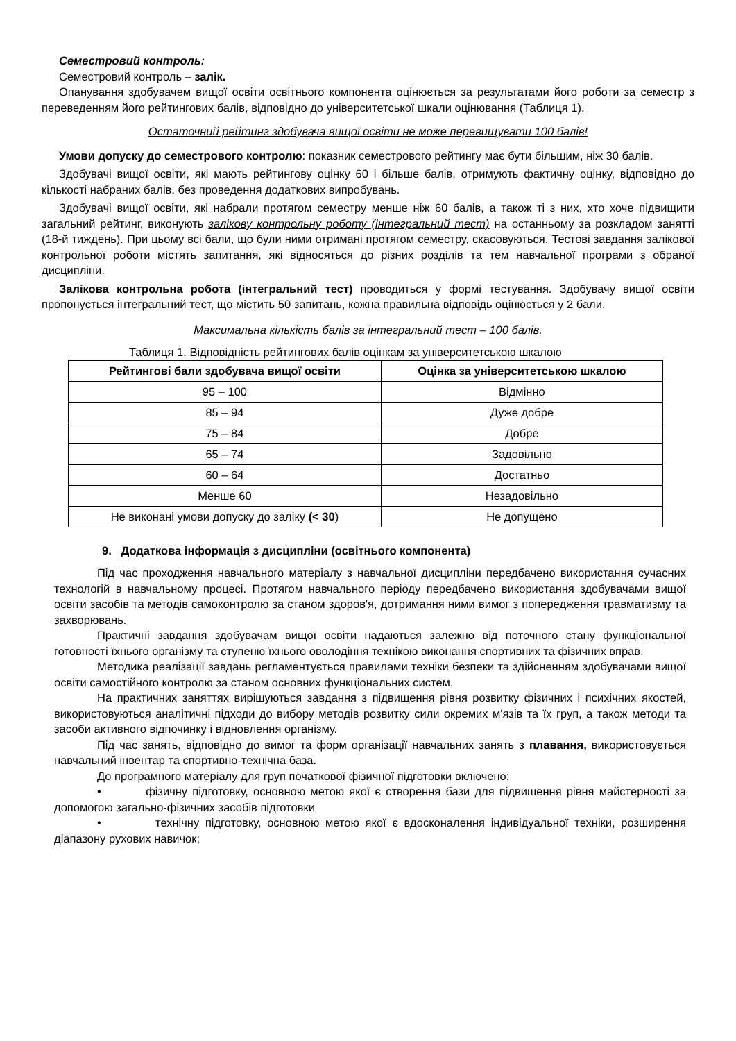Семестровий контроль:
Семестровий контроль – залік.
Опанування здобувачем вищої освіти освітнього компонента оцінюється за результатами його роботи за семестр з переведенням його рейтингових балів, відповідно до університетської шкали оцінювання (Таблиця 1).
Остаточний рейтинг здобувача вищої освіти не може перевищувати 100 балів!
Умови допуску до семестрового контролю: показник семестрового рейтингу має бути більшим, ніж 30 балів.
Здобувачі вищої освіти, які мають рейтингову оцінку 60 і більше балів, отримують фактичну оцінку, відповідно до кількості набраних балів, без проведення додаткових випробувань.
Здобувачі вищої освіти, які набрали протягом семестру менше ніж 60 балів, а також ті з них, хто хоче підвищити загальний рейтинг, виконують залікову контрольну роботу (інтегральний тест) на останньому за розкладом занятті (18-й тиждень). При цьому всі бали, що були ними отримані протягом семестру, скасовуються. Тестові завдання залікової контрольної роботи містять запитання, які відносяться до різних розділів та тем навчальної програми з обраної дисципліни.
Залікова контрольна робота (інтегральний тест) проводиться у формі тестування. Здобувачу вищої освіти пропонується інтегральний тест, що містить 50 запитань, кожна правильна відповідь оцінюється у 2 бали.
Максимальна кількість балів за інтегральний тест – 100 балів.
Таблиця 1. Відповідність рейтингових балів оцінкам за університетською шкалою
| Рейтингові бали здобувача вищої освіти | Оцінка за університетською шкалою |
| --- | --- |
| 95 – 100 | Відмінно |
| 85 – 94 | Дуже добре |
| 75 – 84 | Добре |
| 65 – 74 | Задовільно |
| 60 – 64 | Достатньо |
| Менше 60 | Незадовільно |
| Не виконані умови допуску до заліку (< 30 ) | Не допущено |
9. Додаткова інформація з дисципліни (освітнього компонента)
Під час проходження навчального матеріалу з навчальної дисципліни передбачено використання сучасних технологій в навчальному процесі. Протягом навчального періоду передбачено використання здобувачами вищої освіти засобів та методів самоконтролю за станом здоров'я, дотримання ними вимог з попередження травматизму та захворювань.
Практичні завдання здобувачам вищої освіти надаються залежно від поточного стану функціональної готовності їхнього організму та ступеню їхнього оволодіння технікою виконання спортивних та фізичних вправ.
Методика реалізації завдань регламентується правилами техніки безпеки та здійсненням здобувачами вищої освіти самостійного контролю за станом основних функціональних систем.
На практичних заняттях вирішуються завдання з підвищення рівня розвитку фізичних і психічних якостей, використовуються аналітичні підходи до вибору методів розвитку сили окремих м'язів та їх груп, а також методи та засоби активного відпочинку і відновлення організму.
Під час занять, відповідно до вимог та форм організації навчальних занять з плавання, використовується навчальний інвентар та спортивно-технічна база.
До програмного матеріалу для груп початкової фізичної підготовки включено:
• фізичну підготовку, основною метою якої є створення бази для підвищення рівня майстерності за допомогою загально-фізичних засобів підготовки
• технічну підготовку, основною метою якої є вдосконалення індивідуальної техніки, розширення діапазону рухових навичок;